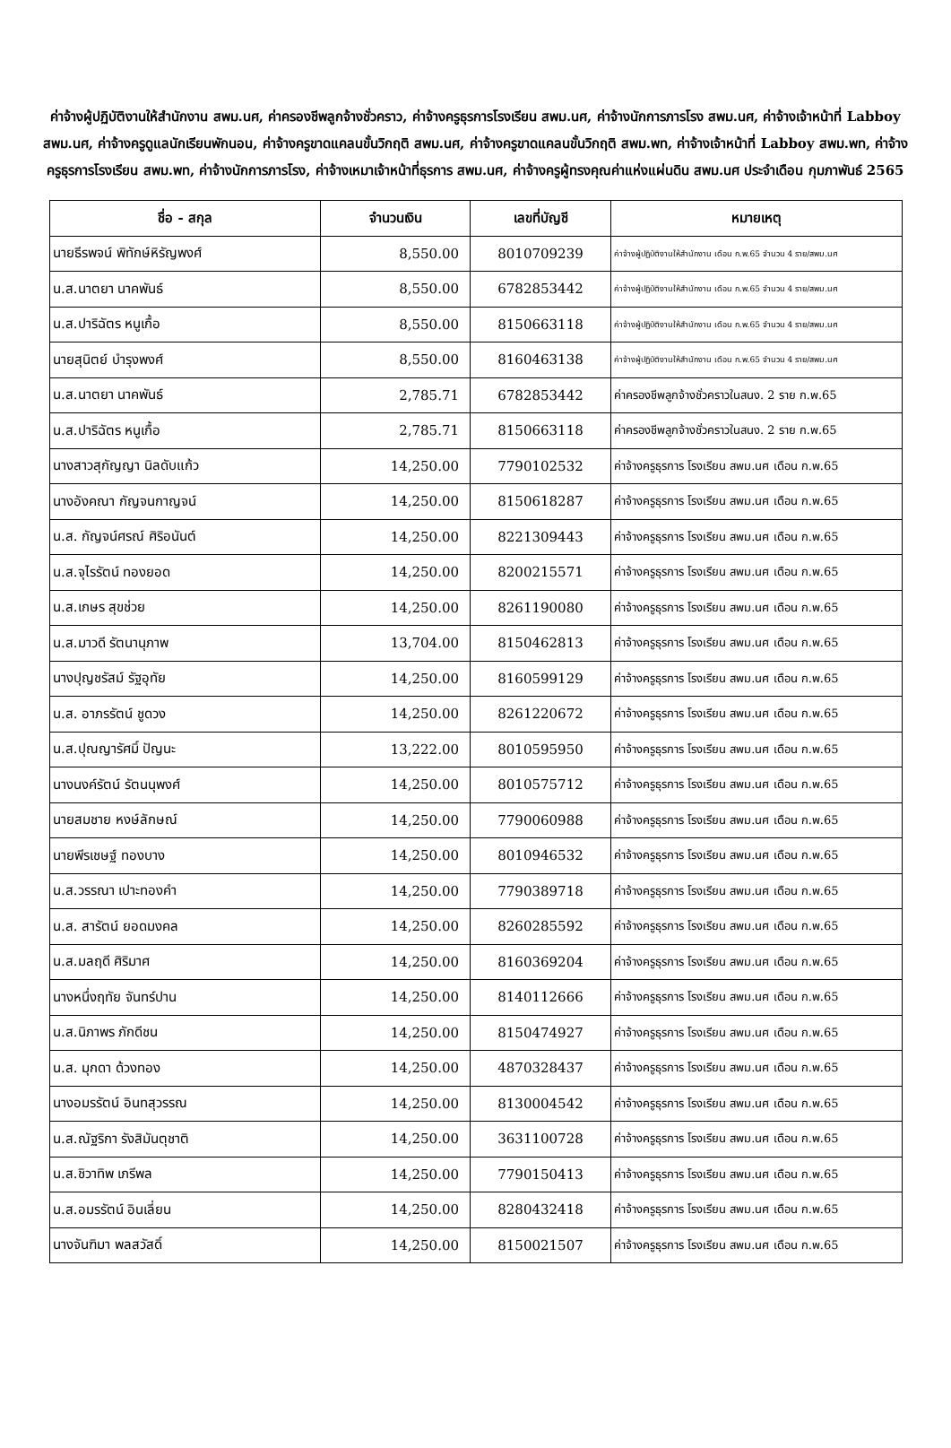ค่าจ้างผู้ปฏิบัติงานให้สำนักงาน สพม.นศ, ค่าครองชีพลูกจ้างชั่วคราว, ค่าจ้างครูธุรการโรงเรียน สพม.นศ, ค่าจ้างนักการภารโรง สพม.นศ, ค่าจ้างเจ้าหน้าที่ Labboy สพม.นศ, ค่าจ้างครูดูแลนักเรียนพักนอน, ค่าจ้างครูขาดแคลนขั้นวิกฤติ สพม.นศ, ค่าจ้างครูขาดแคลนขั้นวิกฤติ สพม.พท, ค่าจ้างเจ้าหน้าที่ Labboy สพม.พท, ค่าจ้างครูธุรการโรงเรียน สพม.พท, ค่าจ้างนักการภารโรง, ค่าจ้างเหมาเจ้าหน้าที่ธุรการ สพม.นศ, ค่าจ้างครูผู้ทรงคุณค่าแห่งแผ่นดิน สพม.นศ ประจำเดือน กุมภาพันธ์ 2565
| ชื่อ - สกุล | จำนวนเงิน | เลขที่บัญชี | หมายเหตุ |
| --- | --- | --- | --- |
| นายธีรพจน์ พิทักษ์หิรัญพงศ์ | 8,550.00 | 8010709239 | ค่าจ้างผู้ปฏิบัติงานให้สำนักงาน เดือน ก.พ.65 จำนวน 4 ราย/สพม.นศ |
| น.ส.นาตยา นาคพันธ์ | 8,550.00 | 6782853442 | ค่าจ้างผู้ปฏิบัติงานให้สำนักงาน เดือน ก.พ.65 จำนวน 4 ราย/สพม.นศ |
| น.ส.ปาริฉัตร หนูเกื้อ | 8,550.00 | 8150663118 | ค่าจ้างผู้ปฏิบัติงานให้สำนักงาน เดือน ก.พ.65 จำนวน 4 ราย/สพม.นศ |
| นายสุนิตย์ บำรุงพงศ์ | 8,550.00 | 8160463138 | ค่าจ้างผู้ปฏิบัติงานให้สำนักงาน เดือน ก.พ.65 จำนวน 4 ราย/สพม.นศ |
| น.ส.นาตยา นาคพันธ์ | 2,785.71 | 6782853442 | ค่าครองชีพลูกจ้างชั่วคราวในสนง. 2 ราย ก.พ.65 |
| น.ส.ปาริฉัตร หนูเกื้อ | 2,785.71 | 8150663118 | ค่าครองชีพลูกจ้างชั่วคราวในสนง. 2 ราย ก.พ.65 |
| นางสาวสุกัญญา นิลดับแก้ว | 14,250.00 | 7790102532 | ค่าจ้างครูธุรการ โรงเรียน สพม.นศ เดือน ก.พ.65 |
| นางอังคณา กัญจนกาญจน์ | 14,250.00 | 8150618287 | ค่าจ้างครูธุรการ โรงเรียน สพม.นศ เดือน ก.พ.65 |
| น.ส. กัญจน์ศรณ์ ศิริอนันต์ | 14,250.00 | 8221309443 | ค่าจ้างครูธุรการ โรงเรียน สพม.นศ เดือน ก.พ.65 |
| น.ส.จุไรรัตน์ ทองยอด | 14,250.00 | 8200215571 | ค่าจ้างครูธุรการ โรงเรียน สพม.นศ เดือน ก.พ.65 |
| น.ส.เกษร สุขช่วย | 14,250.00 | 8261190080 | ค่าจ้างครูธุรการ โรงเรียน สพม.นศ เดือน ก.พ.65 |
| น.ส.มาวดี รัตนานุภาพ | 13,704.00 | 8150462813 | ค่าจ้างครูธุรการ โรงเรียน สพม.นศ เดือน ก.พ.65 |
| นางปุญชรัสม์ รัฐอุทัย | 14,250.00 | 8160599129 | ค่าจ้างครูธุรการ โรงเรียน สพม.นศ เดือน ก.พ.65 |
| น.ส. อาภรรัตน์ ชูดวง | 14,250.00 | 8261220672 | ค่าจ้างครูธุรการ โรงเรียน สพม.นศ เดือน ก.พ.65 |
| น.ส.ปุณญารัศมิ์ ปัญนะ | 13,222.00 | 8010595950 | ค่าจ้างครูธุรการ โรงเรียน สพม.นศ เดือน ก.พ.65 |
| นางนงค์รัตน์ รัตนนุพงศ์ | 14,250.00 | 8010575712 | ค่าจ้างครูธุรการ โรงเรียน สพม.นศ เดือน ก.พ.65 |
| นายสมชาย หงษ์ลักษณ์ | 14,250.00 | 7790060988 | ค่าจ้างครูธุรการ โรงเรียน สพม.นศ เดือน ก.พ.65 |
| นายพีรเชษฐ์ ทองบาง | 14,250.00 | 8010946532 | ค่าจ้างครูธุรการ โรงเรียน สพม.นศ เดือน ก.พ.65 |
| น.ส.วรรณา เปาะทองคำ | 14,250.00 | 7790389718 | ค่าจ้างครูธุรการ โรงเรียน สพม.นศ เดือน ก.พ.65 |
| น.ส. สารัตน์ ยอดมงคล | 14,250.00 | 8260285592 | ค่าจ้างครูธุรการ โรงเรียน สพม.นศ เดือน ก.พ.65 |
| น.ส.มลฤดี ศิริมาศ | 14,250.00 | 8160369204 | ค่าจ้างครูธุรการ โรงเรียน สพม.นศ เดือน ก.พ.65 |
| นางหนึ่งฤทัย จันทร์ปาน | 14,250.00 | 8140112666 | ค่าจ้างครูธุรการ โรงเรียน สพม.นศ เดือน ก.พ.65 |
| น.ส.นิภาพร ภักดีชน | 14,250.00 | 8150474927 | ค่าจ้างครูธุรการ โรงเรียน สพม.นศ เดือน ก.พ.65 |
| น.ส. มุกดา ด้วงทอง | 14,250.00 | 4870328437 | ค่าจ้างครูธุรการ โรงเรียน สพม.นศ เดือน ก.พ.65 |
| นางอมรรัตน์ อินทสุวรรณ | 14,250.00 | 8130004542 | ค่าจ้างครูธุรการ โรงเรียน สพม.นศ เดือน ก.พ.65 |
| น.ส.ณัฐริกา รังสิมันตุชาติ | 14,250.00 | 3631100728 | ค่าจ้างครูธุรการ โรงเรียน สพม.นศ เดือน ก.พ.65 |
| น.ส.ชิวาทิพ เภรีพล | 14,250.00 | 7790150413 | ค่าจ้างครูธุรการ โรงเรียน สพม.นศ เดือน ก.พ.65 |
| น.ส.อมรรัตน์ อินเลี่ยน | 14,250.00 | 8280432418 | ค่าจ้างครูธุรการ โรงเรียน สพม.นศ เดือน ก.พ.65 |
| นางจันฑิมา พลสวัสดิ์ | 14,250.00 | 8150021507 | ค่าจ้างครูธุรการ โรงเรียน สพม.นศ เดือน ก.พ.65 |